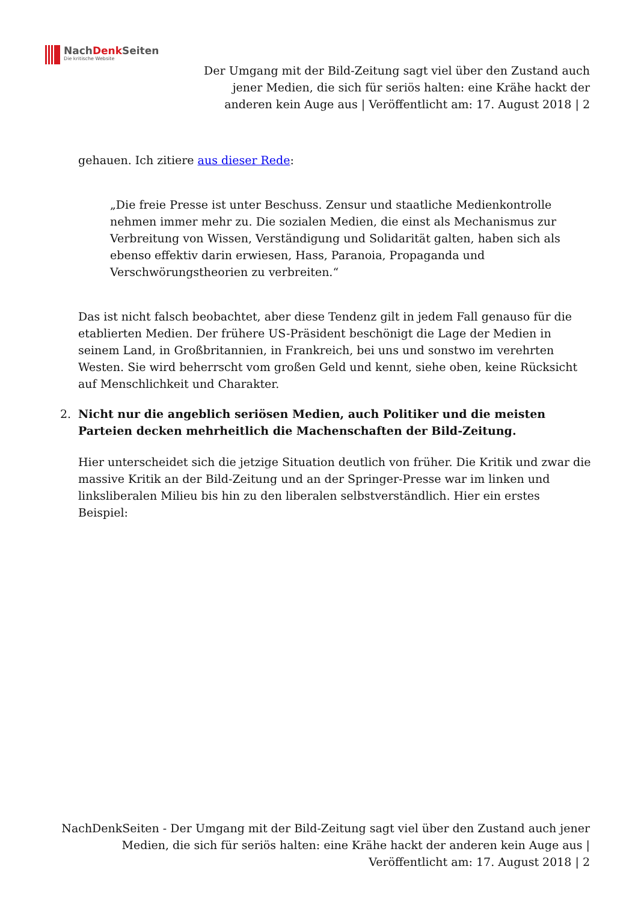NachDenk Seiten
Die kritische Website
Der Umgang mit der Bild-Zeitung sagt viel über den Zustand auch jener Medien, die sich für seriös halten: eine Krähe hackt der anderen kein Auge aus | Veröffentlicht am: 17. August 2018 | 2
gehauen. Ich zitiere aus dieser Rede:
„Die freie Presse ist unter Beschuss. Zensur und staatliche Medienkontrolle nehmen immer mehr zu. Die sozialen Medien, die einst als Mechanismus zur Verbreitung von Wissen, Verständigung und Solidarität galten, haben sich als ebenso effektiv darin erwiesen, Hass, Paranoia, Propaganda und Verschwörungstheorien zu verbreiten.“
Das ist nicht falsch beobachtet, aber diese Tendenz gilt in jedem Fall genauso für die etablierten Medien. Der frühere US-Präsident beschönigt die Lage der Medien in seinem Land, in Großbritannien, in Frankreich, bei uns und sonstwo im verehrten Westen. Sie wird beherrscht vom großen Geld und kennt, siehe oben, keine Rücksicht auf Menschlichkeit und Charakter.
2. Nicht nur die angeblich seriösen Medien, auch Politiker und die meisten Parteien decken mehrheitlich die Machenschaften der Bild-Zeitung.
Hier unterscheidet sich die jetzige Situation deutlich von früher. Die Kritik und zwar die massive Kritik an der Bild-Zeitung und an der Springer-Presse war im linken und linksliberalen Milieu bis hin zu den liberalen selbstverständlich. Hier ein erstes Beispiel:
NachDenkSeiten - Der Umgang mit der Bild-Zeitung sagt viel über den Zustand auch jener Medien, die sich für seriös halten: eine Krähe hackt der anderen kein Auge aus | Veröffentlicht am: 17. August 2018 | 2